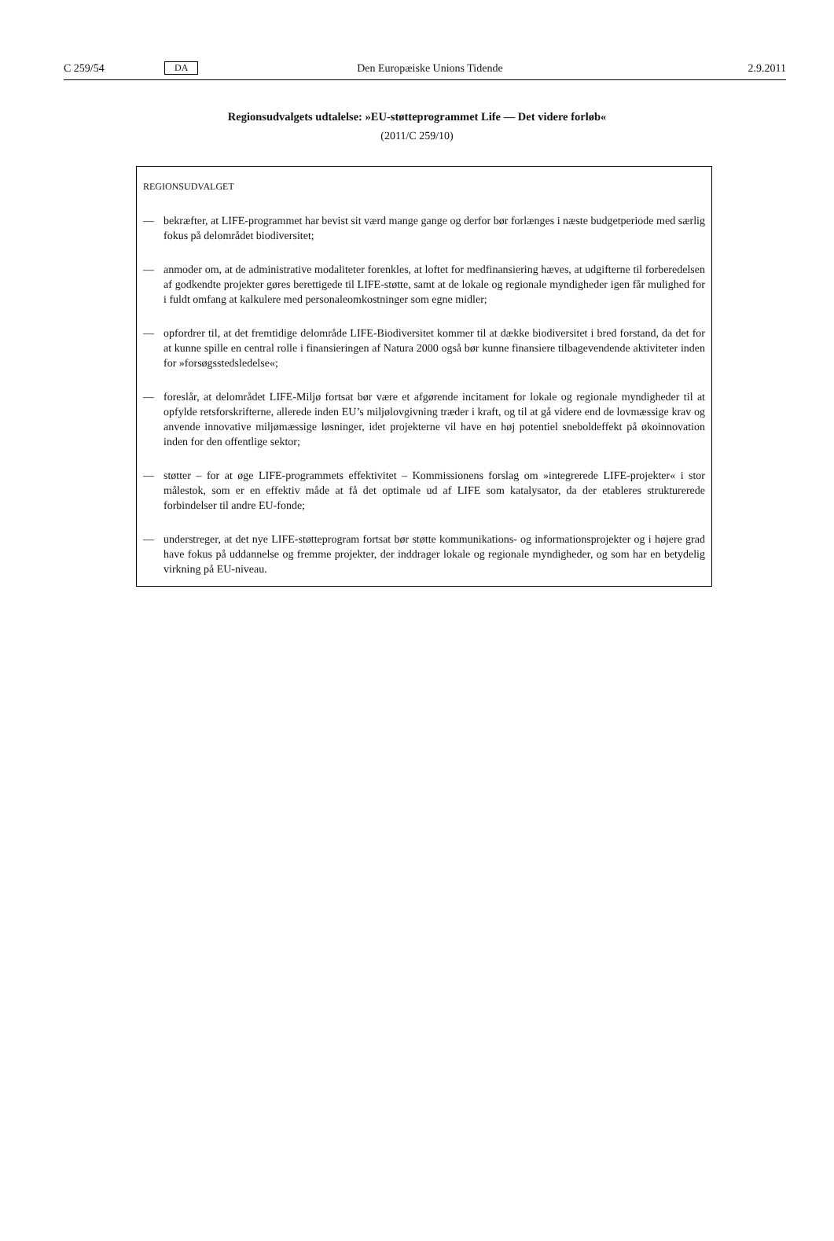C 259/54 DA Den Europæiske Unions Tidende 2.9.2011
Regionsudvalgets udtalelse: »EU-støtteprogrammet Life — Det videre forløb«
(2011/C 259/10)
REGIONSUDVALGET
— bekræfter, at LIFE-programmet har bevist sit værd mange gange og derfor bør forlænges i næste budgetperiode med særlig fokus på delområdet biodiversitet;
— anmoder om, at de administrative modaliteter forenkles, at loftet for medfinansiering hæves, at udgifterne til forberedelsen af godkendte projekter gøres berettigede til LIFE-støtte, samt at de lokale og regionale myndigheder igen får mulighed for i fuldt omfang at kalkulere med personale­omkostninger som egne midler;
— opfordrer til, at det fremtidige delområde LIFE-Biodiversitet kommer til at dække biodiversitet i bred forstand, da det for at kunne spille en central rolle i finansieringen af Natura 2000 også bør kunne finansiere tilbagevendende aktiviteter inden for »forsøgsstedsledelse«;
— foreslår, at delområdet LIFE-Miljø fortsat bør være et afgørende incitament for lokale og regionale myndigheder til at opfylde retsforskrifterne, allerede inden EU’s miljølovgivning træder i kraft, og til at gå videre end de lovmæssige krav og anvende innovative miljømæssige løsninger, idet projekterne vil have en høj potentiel sneboldeffekt på økoinnovation inden for den offentlige sektor;
— støtter – for at øge LIFE-programmets effektivitet – Kommissionens forslag om »integrerede LIFE-projekter« i stor målestok, som er en effektiv måde at få det optimale ud af LIFE som katalysator, da der etableres strukturerede forbindelser til andre EU-fonde;
— understreger, at det nye LIFE-støtteprogram fortsat bør støtte kommunikations- og informationspro­jekter og i højere grad have fokus på uddannelse og fremme projekter, der inddrager lokale og regionale myndigheder, og som har en betydelig virkning på EU-niveau.